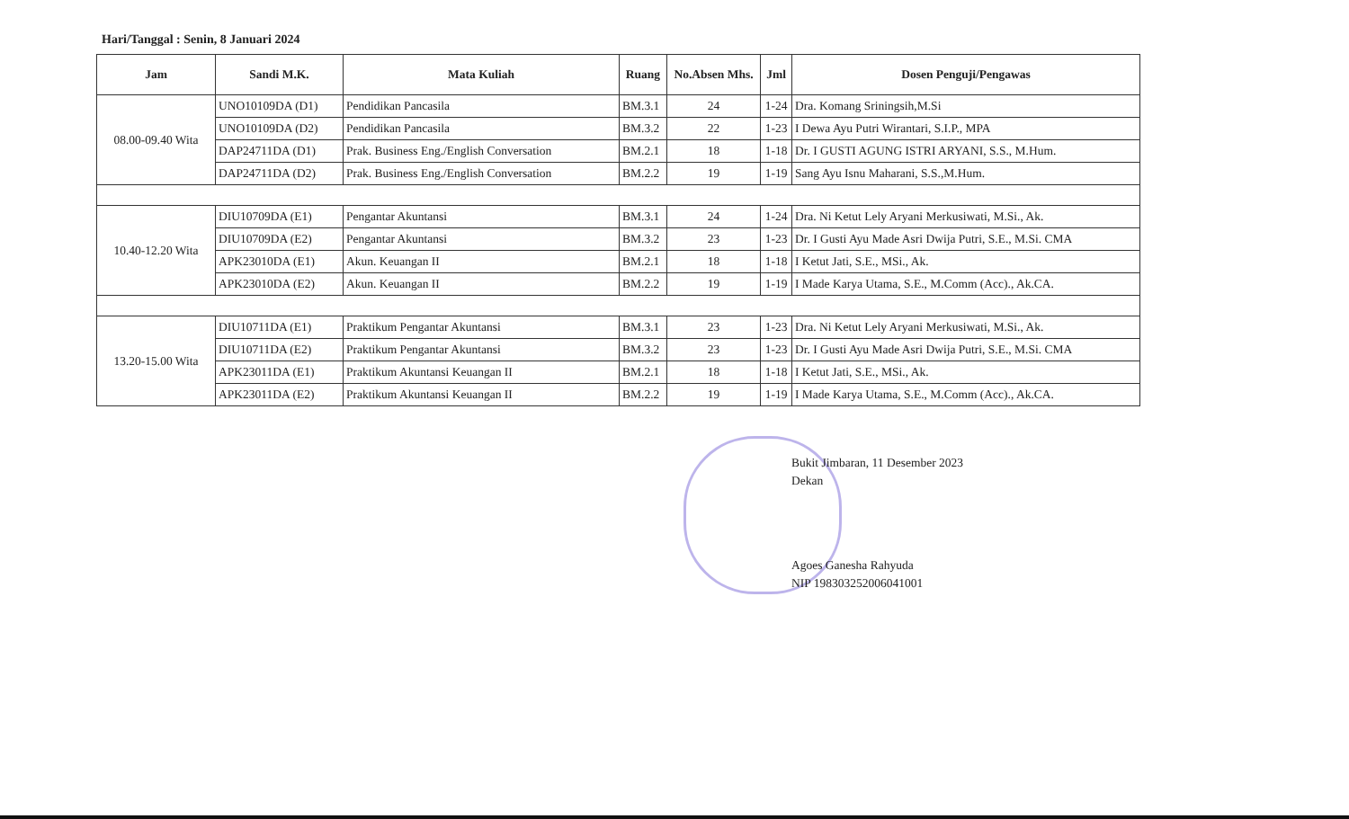Hari/Tanggal : Senin, 8 Januari 2024
| Jam | Sandi M.K. | Mata Kuliah | Ruang | No.Absen Mhs. | Jml | Dosen Penguji/Pengawas |
| --- | --- | --- | --- | --- | --- | --- |
| 08.00-09.40 Wita | UNO10109DA (D1) | Pendidikan Pancasila | BM.3.1 | 24 | 1-24 | Dra. Komang Sriningsih,M.Si |
| | UNO10109DA (D2) | Pendidikan Pancasila | BM.3.2 | 22 | 1-23 | I Dewa Ayu Putri Wirantari, S.I.P., MPA |
| | DAP24711DA (D1) | Prak. Business Eng./English Conversation | BM.2.1 | 18 | 1-18 | Dr. I GUSTI AGUNG ISTRI ARYANI, S.S., M.Hum. |
| | DAP24711DA (D2) | Prak. Business Eng./English Conversation | BM.2.2 | 19 | 1-19 | Sang Ayu Isnu Maharani, S.S.,M.Hum. |
| 10.40-12.20 Wita | DIU10709DA (E1) | Pengantar Akuntansi | BM.3.1 | 24 | 1-24 | Dra. Ni Ketut Lely Aryani Merkusiwati, M.Si., Ak. |
| | DIU10709DA (E2) | Pengantar Akuntansi | BM.3.2 | 23 | 1-23 | Dr. I Gusti Ayu Made Asri Dwija Putri, S.E., M.Si. CMA |
| | APK23010DA (E1) | Akun. Keuangan II | BM.2.1 | 18 | 1-18 | I Ketut Jati, S.E., MSi., Ak. |
| | APK23010DA (E2) | Akun. Keuangan II | BM.2.2 | 19 | 1-19 | I Made Karya Utama, S.E., M.Comm (Acc)., Ak.CA. |
| 13.20-15.00 Wita | DIU10711DA (E1) | Praktikum Pengantar Akuntansi | BM.3.1 | 23 | 1-23 | Dra. Ni Ketut Lely Aryani Merkusiwati, M.Si., Ak. |
| | DIU10711DA (E2) | Praktikum Pengantar Akuntansi | BM.3.2 | 23 | 1-23 | Dr. I Gusti Ayu Made Asri Dwija Putri, S.E., M.Si. CMA |
| | APK23011DA (E1) | Praktikum Akuntansi Keuangan II | BM.2.1 | 18 | 1-18 | I Ketut Jati, S.E., MSi., Ak. |
| | APK23011DA (E2) | Praktikum Akuntansi Keuangan II | BM.2.2 | 19 | 1-19 | I Made Karya Utama, S.E., M.Comm (Acc)., Ak.CA. |
Bukit Jimbaran, 11 Desember 2023
Dekan
Agoes Ganesha Rahyuda
NIP 198303252006041001